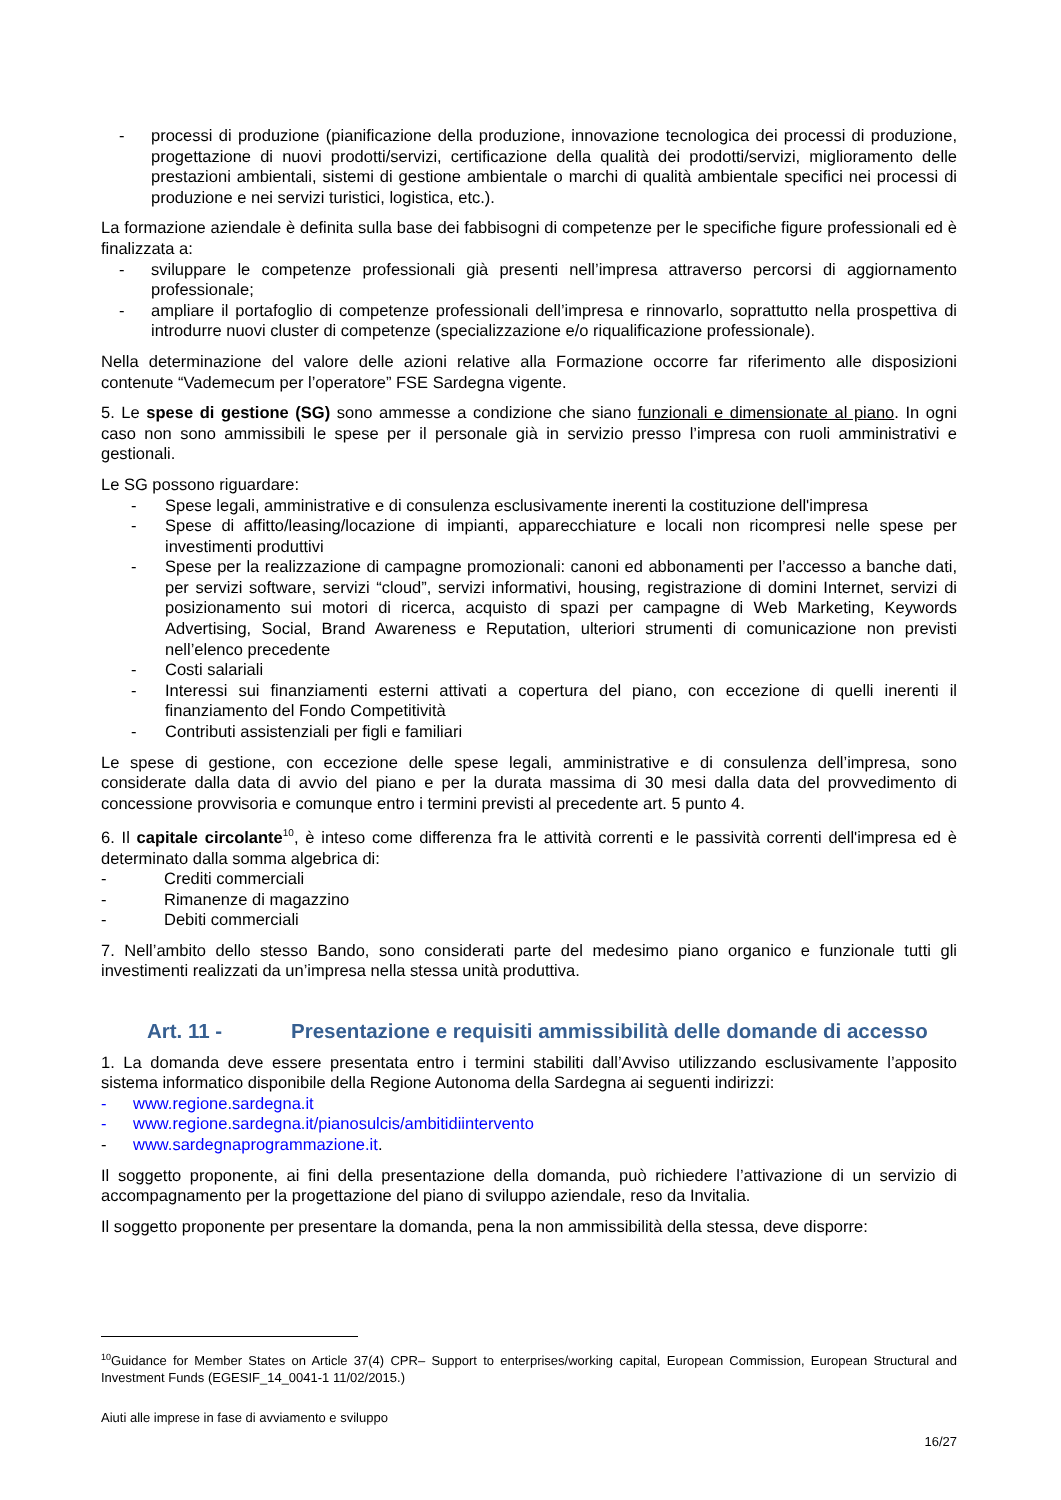- processi di produzione (pianificazione della produzione, innovazione tecnologica dei processi di produzione, progettazione di nuovi prodotti/servizi, certificazione della qualità dei prodotti/servizi, miglioramento delle prestazioni ambientali, sistemi di gestione ambientale o marchi di qualità ambientale specifici nei processi di produzione e nei servizi turistici, logistica, etc.).
La formazione aziendale è definita sulla base dei fabbisogni di competenze per le specifiche figure professionali ed è finalizzata a:
- sviluppare le competenze professionali già presenti nell’impresa attraverso percorsi di aggiornamento professionale;
- ampliare il portafoglio di competenze professionali dell’impresa e rinnovarlo, soprattutto nella prospettiva di introdurre nuovi cluster di competenze (specializzazione e/o riqualificazione professionale).
Nella determinazione del valore delle azioni relative alla Formazione occorre far riferimento alle disposizioni contenute “Vademecum per l’operatore” FSE Sardegna vigente.
5. Le spese di gestione (SG) sono ammesse a condizione che siano funzionali e dimensionate al piano. In ogni caso non sono ammissibili le spese per il personale già in servizio presso l’impresa con ruoli amministrativi e gestionali.
Le SG possono riguardare:
- Spese legali, amministrative e di consulenza esclusivamente inerenti la costituzione dell'impresa
- Spese di affitto/leasing/locazione di impianti, apparecchiature e locali non ricompresi nelle spese per investimenti produttivi
- Spese per la realizzazione di campagne promozionali: canoni ed abbonamenti per l’accesso a banche dati, per servizi software, servizi “cloud”, servizi informativi, housing, registrazione di domini Internet, servizi di posizionamento sui motori di ricerca, acquisto di spazi per campagne di Web Marketing, Keywords Advertising, Social, Brand Awareness e Reputation, ulteriori strumenti di comunicazione non previsti nell’elenco precedente
- Costi salariali
- Interessi sui finanziamenti esterni attivati a copertura del piano, con eccezione di quelli inerenti il finanziamento del Fondo Competitività
- Contributi assistenziali per figli e familiari
Le spese di gestione, con eccezione delle spese legali, amministrative e di consulenza dell’impresa, sono considerate dalla data di avvio del piano e per la durata massima di 30 mesi dalla data del provvedimento di concessione provvisoria e comunque entro i termini previsti al precedente art. 5 punto 4.
6. Il capitale circolante<sup>10</sup>, è inteso come differenza fra le attività correnti e le passività correnti dell'impresa ed è determinato dalla somma algebrica di:
- Crediti commerciali
- Rimanenze di magazzino
- Debiti commerciali
7. Nell’ambito dello stesso Bando, sono considerati parte del medesimo piano organico e funzionale tutti gli investimenti realizzati da un’impresa nella stessa unità produttiva.
Art. 11 - Presentazione e requisiti ammissibilità delle domande di accesso
1. La domanda deve essere presentata entro i termini stabiliti dall’Avviso utilizzando esclusivamente l’apposito sistema informatico disponibile della Regione Autonoma della Sardegna ai seguenti indirizzi:
- www.regione.sardegna.it
- www.regione.sardegna.it/pianosulcis/ambitidiintervento
- www.sardegnaprogrammazione.it.
Il soggetto proponente, ai fini della presentazione della domanda, può richiedere l’attivazione di un servizio di accompagnamento per la progettazione del piano di sviluppo aziendale, reso da Invitalia.
Il soggetto proponente per presentare la domanda, pena la non ammissibilità della stessa, deve disporre:
<sup>10</sup> Guidance for Member States on Article 37(4) CPR– Support to enterprises/working capital, European Commission, European Structural and Investment Funds (EGESIF_14_0041-1 11/02/2015.)
Aiuti alle imprese in fase di avviamento e sviluppo
16/27